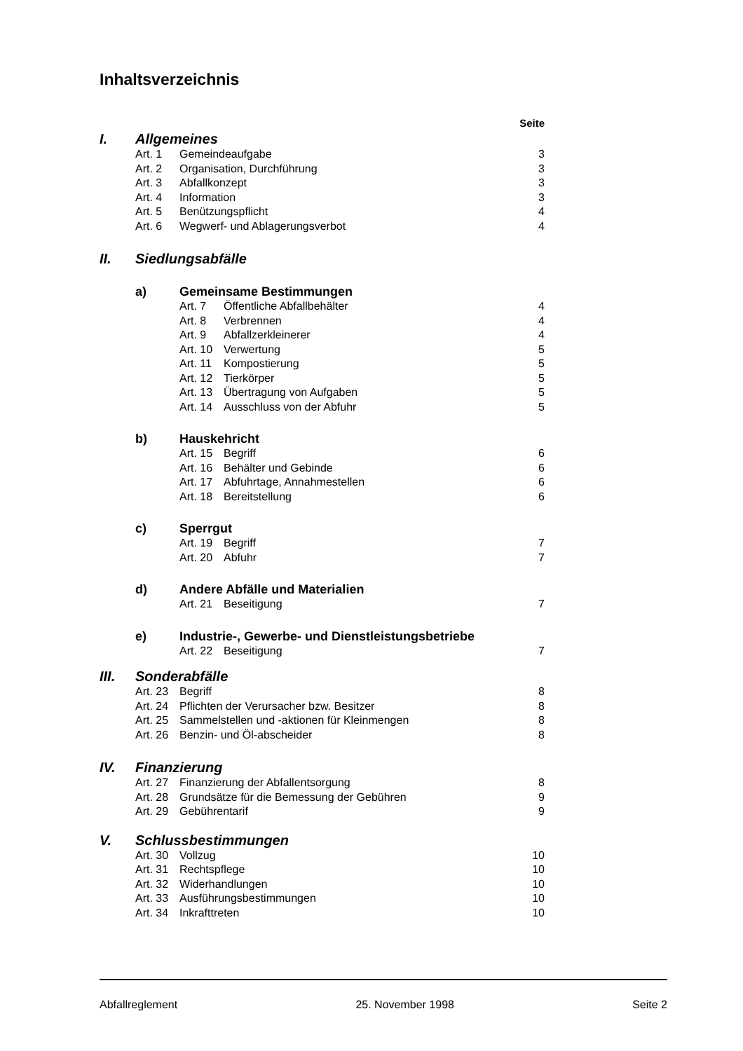Inhaltsverzeichnis
Seite
I. Allgemeines
Art. 1 Gemeindeaufgabe 3
Art. 2 Organisation, Durchführung 3
Art. 3 Abfallkonzept 3
Art. 4 Information 3
Art. 5 Benützungspflicht 4
Art. 6 Wegwerf- und Ablagerungsverbot 4
II. Siedlungsabfälle
a) Gemeinsame Bestimmungen
Art. 7 Öffentliche Abfallbehälter 4
Art. 8 Verbrennen 4
Art. 9 Abfallzerkleinerer 4
Art. 10 Verwertung 5
Art. 11 Kompostierung 5
Art. 12 Tierkörper 5
Art. 13 Übertragung von Aufgaben 5
Art. 14 Ausschluss von der Abfuhr 5
b) Hauskehricht
Art. 15 Begriff 6
Art. 16 Behälter und Gebinde 6
Art. 17 Abfuhrtage, Annahmestellen 6
Art. 18 Bereitstellung 6
c) Sperrgut
Art. 19 Begriff 7
Art. 20 Abfuhr 7
d) Andere Abfälle und Materialien
Art. 21 Beseitigung 7
e) Industrie-, Gewerbe- und Dienstleistungsbetriebe
Art. 22 Beseitigung 7
III. Sonderabfälle
Art. 23 Begriff 8
Art. 24 Pflichten der Verursacher bzw. Besitzer 8
Art. 25 Sammelstellen und -aktionen für Kleinmengen 8
Art. 26 Benzin- und Öl-abscheider 8
IV. Finanzierung
Art. 27 Finanzierung der Abfallentsorgung 8
Art. 28 Grundsätze für die Bemessung der Gebühren 9
Art. 29 Gebührentarif 9
V. Schlussbestimmungen
Art. 30 Vollzug 10
Art. 31 Rechtspflege 10
Art. 32 Widerhandlungen 10
Art. 33 Ausführungsbestimmungen 10
Art. 34 Inkrafttreten 10
Abfallreglement 25. November 1998 Seite 2